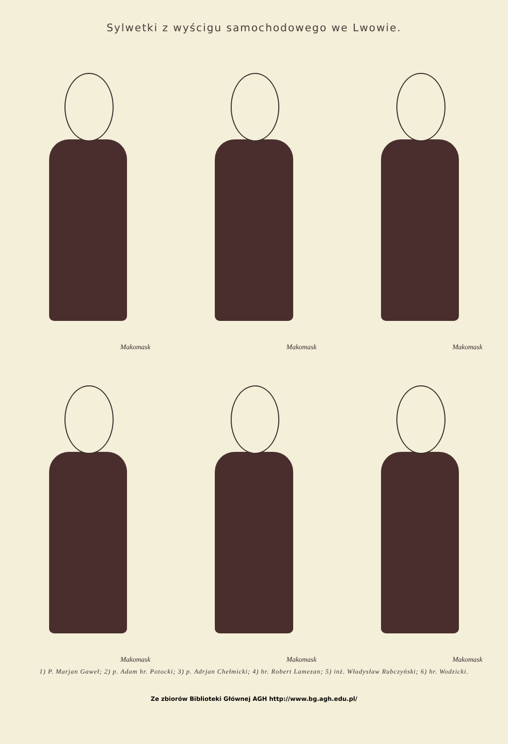Sylwetki z wyścigu samochodowego we Lwowie.
Makomask
Makomask
Makomask
Makomask
Makomask
Makomask
1) P. Marjan Gaweł; 2) p. Adam hr. Potocki; 3) p. Adrjan Chełmicki; 4) hr. Robert Lamezan; 5) inż. Władysław Rubczyński; 6) hr. Wodzicki.
Ze zbiorów Biblioteki Głównej AGH http://www.bg.agh.edu.pl/